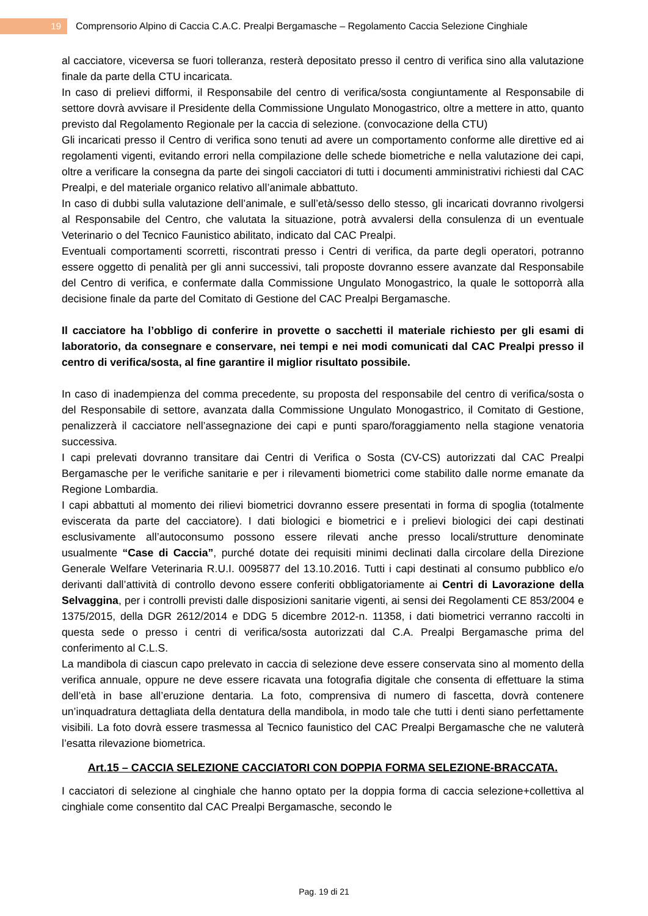19 Comprensorio Alpino di Caccia C.A.C. Prealpi Bergamasche – Regolamento Caccia Selezione Cinghiale
al cacciatore, viceversa se fuori tolleranza, resterà depositato presso il centro di verifica sino alla valutazione finale da parte della CTU incaricata.
In caso di prelievi difformi, il Responsabile del centro di verifica/sosta congiuntamente al Responsabile di settore dovrà avvisare il Presidente della Commissione Ungulato Monogastrico, oltre a mettere in atto, quanto previsto dal Regolamento Regionale per la caccia di selezione. (convocazione della CTU)
Gli incaricati presso il Centro di verifica sono tenuti ad avere un comportamento conforme alle direttive ed ai regolamenti vigenti, evitando errori nella compilazione delle schede biometriche e nella valutazione dei capi, oltre a verificare la consegna da parte dei singoli cacciatori di tutti i documenti amministrativi richiesti dal CAC Prealpi, e del materiale organico relativo all’animale abbattuto.
In caso di dubbi sulla valutazione dell’animale, e sull’età/sesso dello stesso, gli incaricati dovranno rivolgersi al Responsabile del Centro, che valutata la situazione, potrà avvalersi della consulenza di un eventuale Veterinario o del Tecnico Faunistico abilitato, indicato dal CAC Prealpi.
Eventuali comportamenti scorretti, riscontrati presso i Centri di verifica, da parte degli operatori, potranno essere oggetto di penalità per gli anni successivi, tali proposte dovranno essere avanzate dal Responsabile del Centro di verifica, e confermate dalla Commissione Ungulato Monogastrico, la quale le sottoporrà alla decisione finale da parte del Comitato di Gestione del CAC Prealpi Bergamasche.
Il cacciatore ha l’obbligo di conferire in provette o sacchetti il materiale richiesto per gli esami di laboratorio, da consegnare e conservare, nei tempi e nei modi comunicati dal CAC Prealpi presso il centro di verifica/sosta, al fine garantire il miglior risultato possibile.
In caso di inadempienza del comma precedente, su proposta del responsabile del centro di verifica/sosta o del Responsabile di settore, avanzata dalla Commissione Ungulato Monogastrico, il Comitato di Gestione, penalizzerà il cacciatore nell’assegnazione dei capi e punti sparo/foraggiamento nella stagione venatoria successiva.
I capi prelevati dovranno transitare dai Centri di Verifica o Sosta (CV-CS) autorizzati dal CAC Prealpi Bergamasche per le verifiche sanitarie e per i rilevamenti biometrici come stabilito dalle norme emanate da Regione Lombardia.
I capi abbattuti al momento dei rilievi biometrici dovranno essere presentati in forma di spoglia (totalmente eviscerata da parte del cacciatore). I dati biologici e biometrici e i prelievi biologici dei capi destinati esclusivamente all’autoconsumo possono essere rilevati anche presso locali/strutture denominate usualmente “Case di Caccia”, purché dotate dei requisiti minimi declinati dalla circolare della Direzione Generale Welfare Veterinaria R.U.I. 0095877 del 13.10.2016. Tutti i capi destinati al consumo pubblico e/o derivanti dall’attività di controllo devono essere conferiti obbligatoriamente ai Centri di Lavorazione della Selvaggina, per i controlli previsti dalle disposizioni sanitarie vigenti, ai sensi dei Regolamenti CE 853/2004 e 1375/2015, della DGR 2612/2014 e DDG 5 dicembre 2012-n. 11358, i dati biometrici verranno raccolti in questa sede o presso i centri di verifica/sosta autorizzati dal C.A. Prealpi Bergamasche prima del conferimento al C.L.S.
La mandibola di ciascun capo prelevato in caccia di selezione deve essere conservata sino al momento della verifica annuale, oppure ne deve essere ricavata una fotografia digitale che consenta di effettuare la stima dell’età in base all’eruzione dentaria. La foto, comprensiva di numero di fascetta, dovrà contenere un’inquadratura dettagliata della dentatura della mandibola, in modo tale che tutti i denti siano perfettamente visibili. La foto dovrà essere trasmessa al Tecnico faunistico del CAC Prealpi Bergamasche che ne valuterà l’esatta rilevazione biometrica.
Art.15 – CACCIA SELEZIONE CACCIATORI CON DOPPIA FORMA SELEZIONE-BRACCATA.
I cacciatori di selezione al cinghiale che hanno optato per la doppia forma di caccia selezione+collettiva al cinghiale come consentito dal CAC Prealpi Bergamasche, secondo le
Pag. 19 di 21